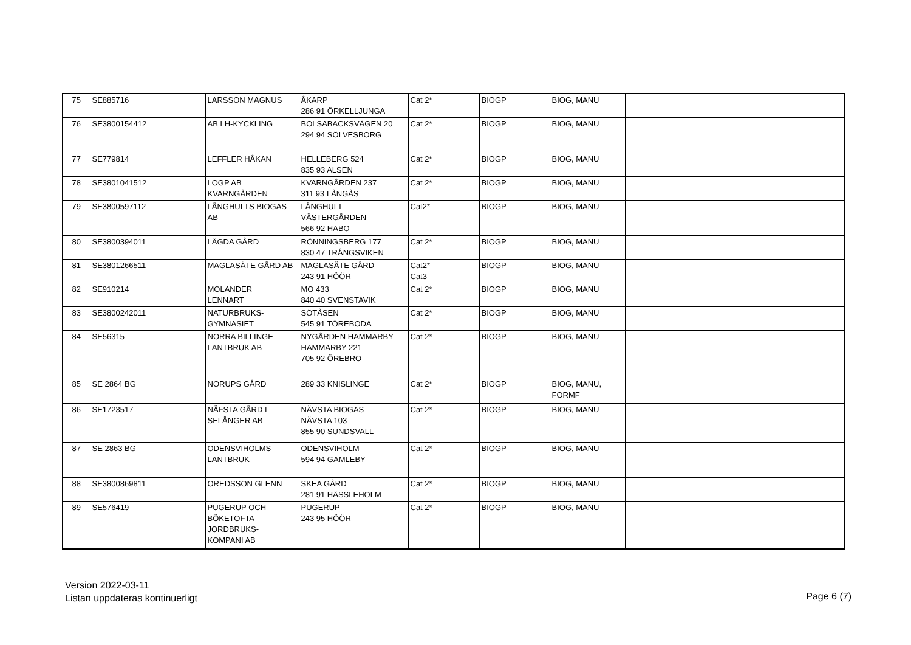| 75 | SE885716 | LARSSON MAGNUS | ÅKARP 286 91 ÖRKELLJUNGA | Cat 2* | BIOGP | BIOG, MANU | | | |
| 76 | SE3800154412 | AB LH-KYCKLING | BOLSABACKSVÄGEN 20 294 94 SÖLVESBORG | Cat 2* | BIOGP | BIOG, MANU | | | |
| 77 | SE779814 | LEFFLER HÅKAN | HELLEBERG 524 835 93 ALSEN | Cat 2* | BIOGP | BIOG, MANU | | | |
| 78 | SE3801041512 | LOGP AB KVARNGÅRDEN | KVARNGÅRDEN 237 311 93 LÅNGÅS | Cat 2* | BIOGP | BIOG, MANU | | | |
| 79 | SE3800597112 | LÅNGHULTS BIOGAS AB | LÅNGHULT VÄSTERGÅRDEN 566 92 HABO | Cat2* | BIOGP | BIOG, MANU | | | |
| 80 | SE3800394011 | LÄGDA GÅRD | RÖNNINGSBERG 177 830 47 TRÅNGSVIKEN | Cat 2* | BIOGP | BIOG, MANU | | | |
| 81 | SE3801266511 | MAGLASÄTE GÅRD AB | MAGLASÄTE GÅRD 243 91 HÖÖR | Cat2* Cat3 | BIOGP | BIOG, MANU | | | |
| 82 | SE910214 | MOLANDER LENNART | MO 433 840 40 SVENSTAVIK | Cat 2* | BIOGP | BIOG, MANU | | | |
| 83 | SE3800242011 | NATURBRUKS- GYMNASIET | SÖTÅSEN 545 91 TÖREBODA | Cat 2* | BIOGP | BIOG, MANU | | | |
| 84 | SE56315 | NORRA BILLINGE LANTBRUK AB | NYGÅRDEN HAMMARBY HAMMARBY 221 705 92 ÖREBRO | Cat 2* | BIOGP | BIOG, MANU | | | |
| 85 | SE 2864 BG | NORUPS GÅRD | 289 33 KNISLINGE | Cat 2* | BIOGP | BIOG, MANU, FORMF | | | |
| 86 | SE1723517 | NÄFSTA GÅRD I SELÅNGER AB | NÄVSTA BIOGAS NÄVSTA 103 855 90 SUNDSVALL | Cat 2* | BIOGP | BIOG, MANU | | | |
| 87 | SE 2863 BG | ODENSVIHOLMS LANTBRUK | ODENSVIHOLM 594 94 GAMLEBY | Cat 2* | BIOGP | BIOG, MANU | | | |
| 88 | SE3800869811 | OREDSSON GLENN | SKEA GÅRD 281 91 HÄSSLEHOLM | Cat 2* | BIOGP | BIOG, MANU | | | |
| 89 | SE576419 | PUGERUP OCH BÖKETOFTA JORDBRUKS- KOMPANI AB | PUGERUP 243 95 HÖÖR | Cat 2* | BIOGP | BIOG, MANU | | | |
Version 2022-03-11
Listan uppdateras kontinuerligt
Page 6 (7)